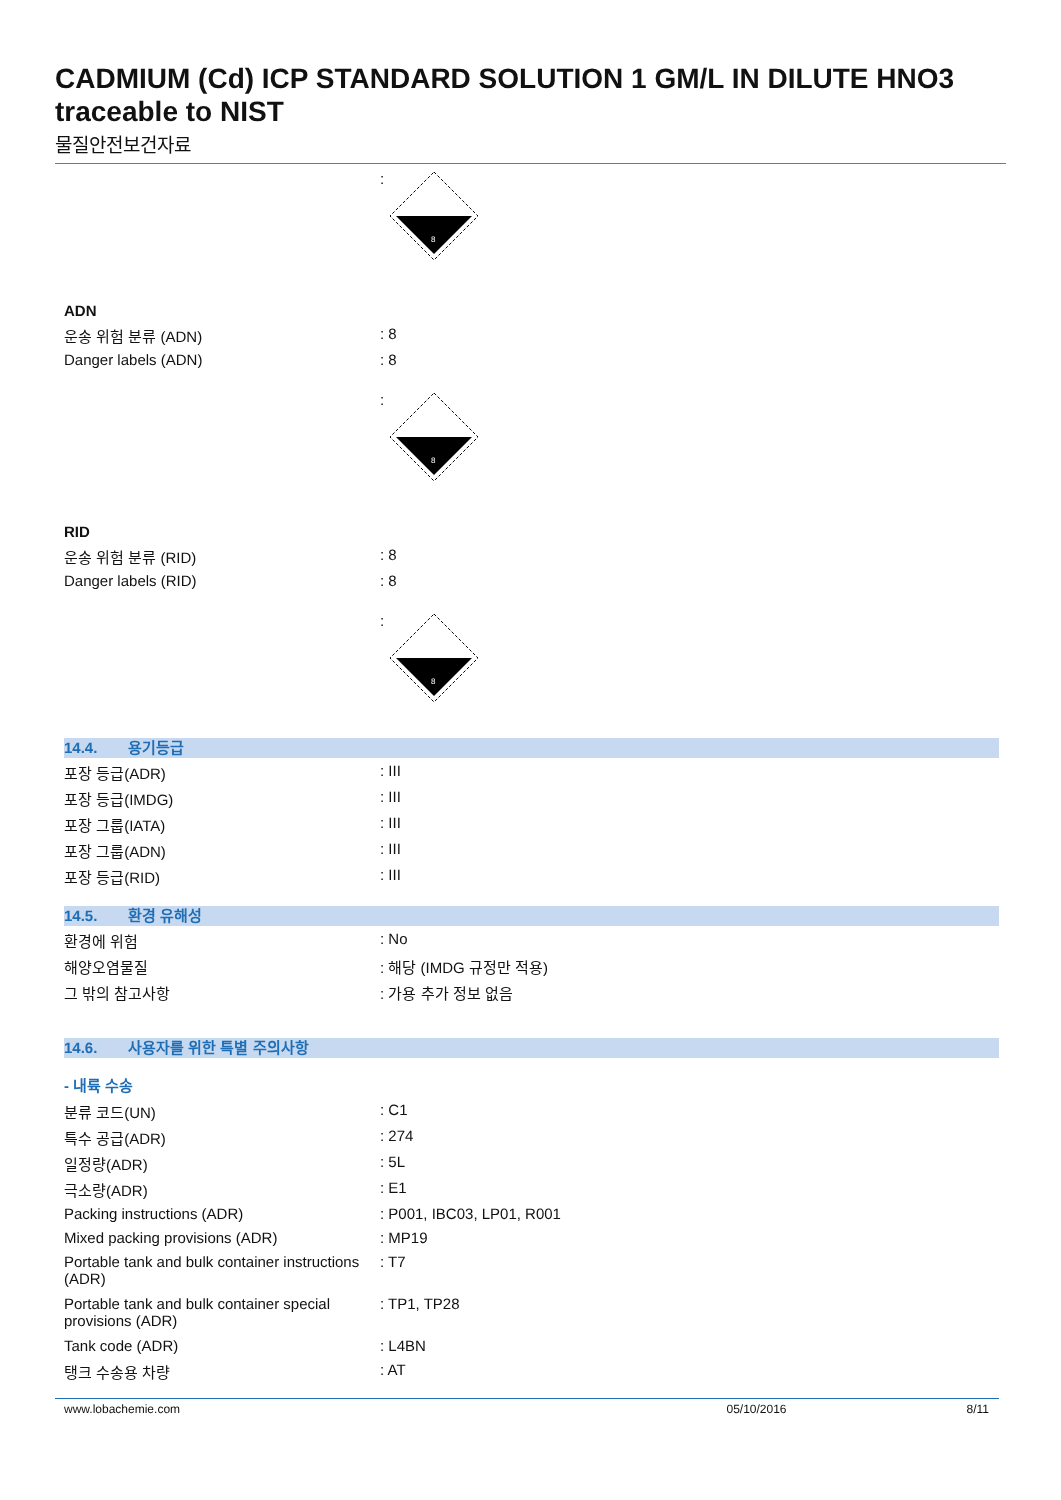CADMIUM (Cd) ICP STANDARD SOLUTION 1 GM/L IN DILUTE HNO3 traceable to NIST
물질안전보건자료
:
8
ADN
운송 위험 분류 (ADN) : 8
Danger labels (ADN) : 8
:
8
RID
운송 위험 분류 (RID) : 8
Danger labels (RID) : 8
:
8
14.4. 용기등급
포장 등급(ADR) : III
포장 등급(IMDG) : III
포장 그룹(IATA) : III
포장 그룹(ADN) : III
포장 등급(RID) : III
14.5. 환경 유해성
환경에 위험 : No
해양오염물질 : 해당 (IMDG 규정만 적용)
그 밖의 참고사항 : 가용 추가 정보 없음
14.6. 사용자를 위한 특별 주의사항
- 내륙 수송
분류 코드(UN) : C1
특수 공급(ADR) : 274
일정량(ADR) : 5L
극소량(ADR) : E1
Packing instructions (ADR) : P001, IBC03, LP01, R001
Mixed packing provisions (ADR) : MP19
Portable tank and bulk container instructions (ADR)
: T7
Portable tank and bulk container special provisions (ADR)
: TP1, TP28
Tank code (ADR) : L4BN
탱크 수송용 차량 : AT
www.lobachemie.com 05/10/2016 8/11